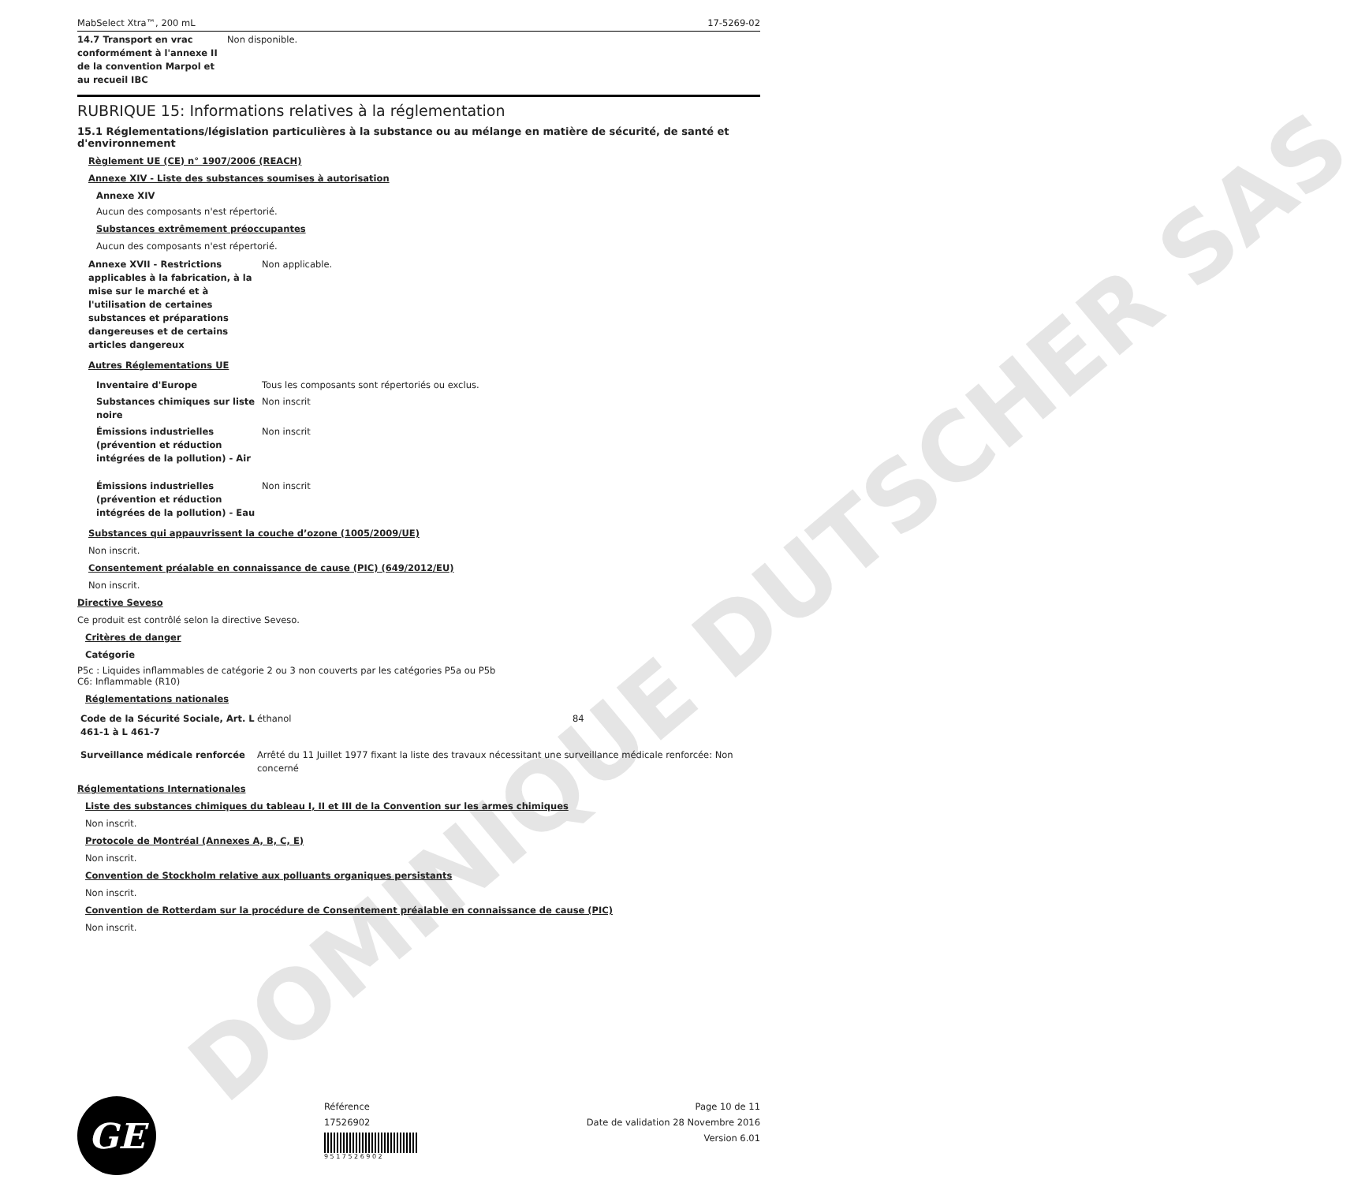DOMINIQUE DUTSCHER SAS
MabSelect Xtra™, 200 mL 17-5269-02
| 14.7 Transport en vrac conformément à l'annexe II de la convention Marpol et au recueil IBC | Non disponible. |
RUBRIQUE 15: Informations relatives à la réglementation
15.1 Réglementations/législation particulières à la substance ou au mélange en matière de sécurité, de santé et d'environnement
Règlement UE (CE) n° 1907/2006 (REACH)
Annexe XIV - Liste des substances soumises à autorisation
Annexe XIV
Aucun des composants n'est répertorié.
Substances extrêmement préoccupantes
Aucun des composants n'est répertorié.
| Annexe XVII - Restrictions applicables à la fabrication, à la mise sur le marché et à l'utilisation de certaines substances et préparations dangereuses et de certains articles dangereux | Non applicable. |
Autres Réglementations UE
| Inventaire d'Europe | Tous les composants sont répertoriés ou exclus. |
| Substances chimiques sur liste noire | Non inscrit |
| Émissions industrielles (prévention et réduction intégrées de la pollution) - Air | Non inscrit |
| Émissions industrielles (prévention et réduction intégrées de la pollution) - Eau | Non inscrit |
Substances qui appauvrissent la couche d’ozone (1005/2009/UE)
Non inscrit.
Consentement préalable en connaissance de cause (PIC) (649/2012/EU)
Non inscrit.
Directive Seveso
Ce produit est contrôlé selon la directive Seveso.
Critères de danger
Catégorie
P5c : Liquides inflammables de catégorie 2 ou 3 non couverts par les catégories P5a ou P5b
C6: Inflammable (R10)
Réglementations nationales
| Code de la Sécurité Sociale, Art. L 461-1 à L 461-7 | éthanol | 84 |
| Surveillance médicale renforcée | Arrêté du 11 Juillet 1977 fixant la liste des travaux nécessitant une surveillance médicale renforcée: Non concerné |
Réglementations Internationales
Liste des substances chimiques du tableau I, II et III de la Convention sur les armes chimiques
Non inscrit.
Protocole de Montréal (Annexes A, B, C, E)
Non inscrit.
Convention de Stockholm relative aux polluants organiques persistants
Non inscrit.
Convention de Rotterdam sur la procédure de Consentement préalable en connaissance de cause (PIC)
Non inscrit.
GE
Référence
17526902
9 5 1 7 5 2 6 9 0 2
Page 10 de 11
Date de validation 28 Novembre 2016
Version 6.01